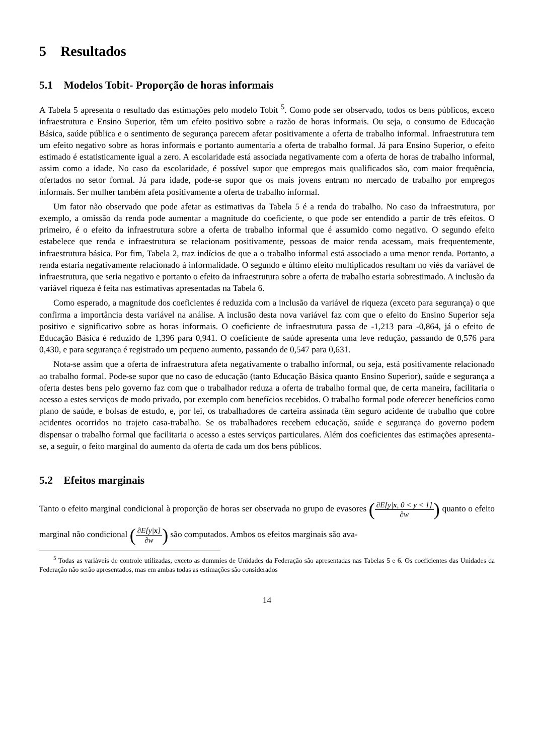5 Resultados
5.1 Modelos Tobit- Proporção de horas informais
A Tabela 5 apresenta o resultado das estimações pelo modelo Tobit <sup>5</sup>. Como pode ser observado, todos os bens públicos, exceto infraestrutura e Ensino Superior, têm um efeito positivo sobre a razão de horas informais. Ou seja, o consumo de Educação Básica, saúde pública e o sentimento de segurança parecem afetar positivamente a oferta de trabalho informal. Infraestrutura tem um efeito negativo sobre as horas informais e portanto aumentaria a oferta de trabalho formal. Já para Ensino Superior, o efeito estimado é estatisticamente igual a zero. A escolaridade está associada negativamente com a oferta de horas de trabalho informal, assim como a idade. No caso da escolaridade, é possível supor que empregos mais qualificados são, com maior frequência, ofertados no setor formal. Já para idade, pode-se supor que os mais jovens entram no mercado de trabalho por empregos informais. Ser mulher também afeta positivamente a oferta de trabalho informal.
Um fator não observado que pode afetar as estimativas da Tabela 5 é a renda do trabalho. No caso da infraestrutura, por exemplo, a omissão da renda pode aumentar a magnitude do coeficiente, o que pode ser entendido a partir de três efeitos. O primeiro, é o efeito da infraestrutura sobre a oferta de trabalho informal que é assumido como negativo. O segundo efeito estabelece que renda e infraestrutura se relacionam positivamente, pessoas de maior renda acessam, mais frequentemente, infraestrutura básica. Por fim, Tabela 2, traz indícios de que a o trabalho informal está associado a uma menor renda. Portanto, a renda estaria negativamente relacionado à informalidade. O segundo e último efeito multiplicados resultam no viés da variável de infraestrutura, que seria negativo e portanto o efeito da infraestrutura sobre a oferta de trabalho estaria sobrestimado. A inclusão da variável riqueza é feita nas estimativas apresentadas na Tabela 6.
Como esperado, a magnitude dos coeficientes é reduzida com a inclusão da variável de riqueza (exceto para segurança) o que confirma a importância desta variável na análise. A inclusão desta nova variável faz com que o efeito do Ensino Superior seja positivo e significativo sobre as horas informais. O coeficiente de infraestrutura passa de -1,213 para -0,864, já o efeito de Educação Básica é reduzido de 1,396 para 0,941. O coeficiente de saúde apresenta uma leve redução, passando de 0,576 para 0,430, e para segurança é registrado um pequeno aumento, passando de 0,547 para 0,631.
Nota-se assim que a oferta de infraestrutura afeta negativamente o trabalho informal, ou seja, está positivamente relacionado ao trabalho formal. Pode-se supor que no caso de educação (tanto Educação Básica quanto Ensino Superior), saúde e segurança a oferta destes bens pelo governo faz com que o trabalhador reduza a oferta de trabalho formal que, de certa maneira, facilitaria o acesso a estes serviços de modo privado, por exemplo com benefícios recebidos. O trabalho formal pode oferecer benefícios como plano de saúde, e bolsas de estudo, e, por lei, os trabalhadores de carteira assinada têm seguro acidente de trabalho que cobre acidentes ocorridos no trajeto casa-trabalho. Se os trabalhadores recebem educação, saúde e segurança do governo podem dispensar o trabalho formal que facilitaria o acesso a estes serviços particulares. Além dos coeficientes das estimações apresenta-se, a seguir, o feito marginal do aumento da oferta de cada um dos bens públicos.
5.2 Efeitos marginais
Tanto o efeito marginal condicional à proporção de horas ser observada no grupo de evasores (∂E[y|x, 0 < y < 1] ∂w) quanto o efeito marginal não condicional (∂E[y|x] ∂w) são computados. Ambos os efeitos marginais são ava-
<sup>5</sup> Todas as variáveis de controle utilizadas, exceto as dummies de Unidades da Federação são apresentadas nas Tabelas 5 e 6. Os coeficientes das Unidades da Federação não serão apresentados, mas em ambas todas as estimações são considerados
14